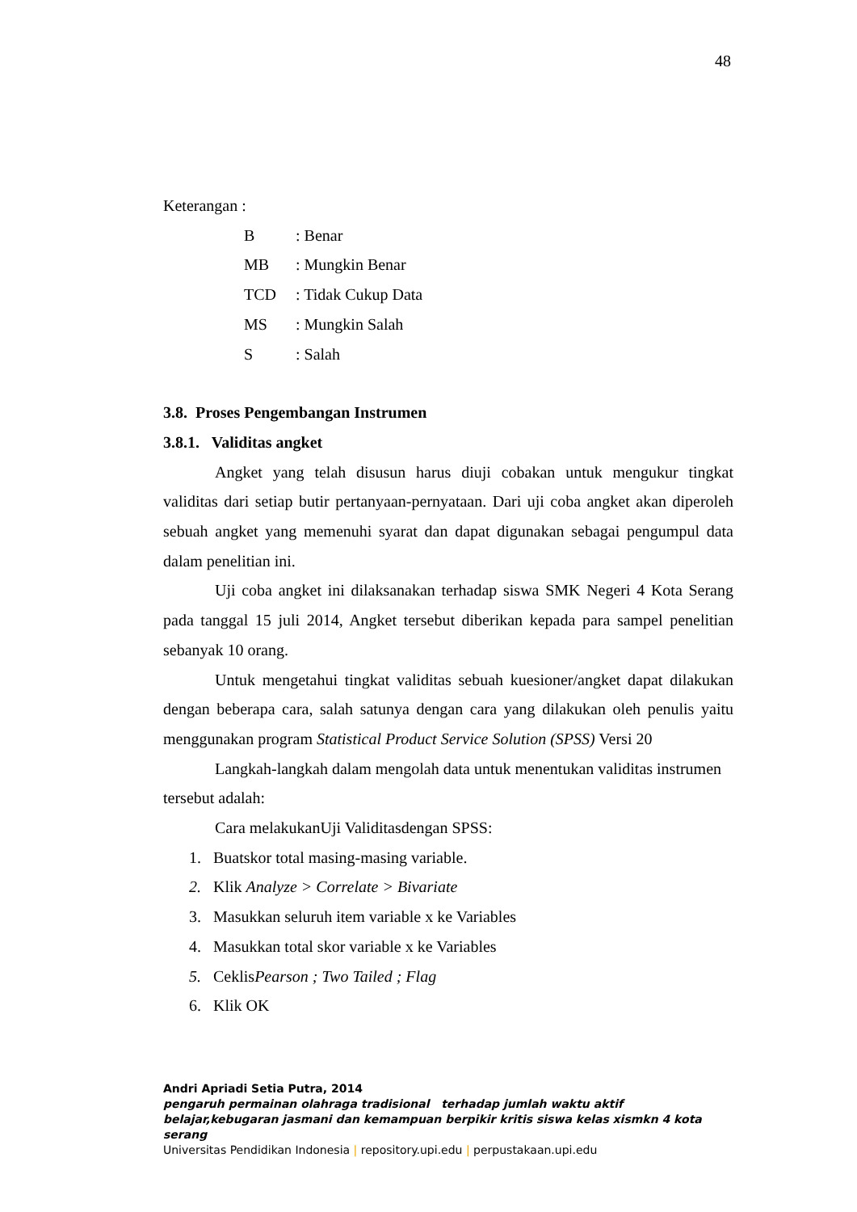48
Keterangan :
B: Benar
MB: Mungkin Benar
TCD: Tidak Cukup Data
MS: Mungkin Salah
S: Salah
3.8. Proses Pengembangan Instrumen
3.8.1. Validitas angket
Angket yang telah disusun harus diuji cobakan untuk mengukur tingkat validitas dari setiap butir pertanyaan-pernyataan. Dari uji coba angket akan diperoleh sebuah angket yang memenuhi syarat dan dapat digunakan sebagai pengumpul data dalam penelitian ini.
Uji coba angket ini dilaksanakan terhadap siswa SMK Negeri 4 Kota Serang pada tanggal 15 juli 2014, Angket tersebut diberikan kepada para sampel penelitian sebanyak 10 orang.
Untuk mengetahui tingkat validitas sebuah kuesioner/angket dapat dilakukan dengan beberapa cara, salah satunya dengan cara yang dilakukan oleh penulis yaitu menggunakan program Statistical Product Service Solution (SPSS) Versi 20
Langkah-langkah dalam mengolah data untuk menentukan validitas instrumen tersebut adalah:
Cara melakukanUji Validitasdengan SPSS:
1. Buatskor total masing-masing variable.
2. Klik Analyze > Correlate > Bivariate
3. Masukkan seluruh item variable x ke Variables
4. Masukkan total skor variable x ke Variables
5. CeklisPearson ; Two Tailed ; Flag
6. Klik OK
Andri Apriadi Setia Putra, 2014
pengaruh permainan olahraga tradisional terhadap jumlah waktu aktif belajar,kebugaran jasmani dan kemampuan berpikir kritis siswa kelas xismkn 4 kota serang
Universitas Pendidikan Indonesia | repository.upi.edu | perpustakaan.upi.edu